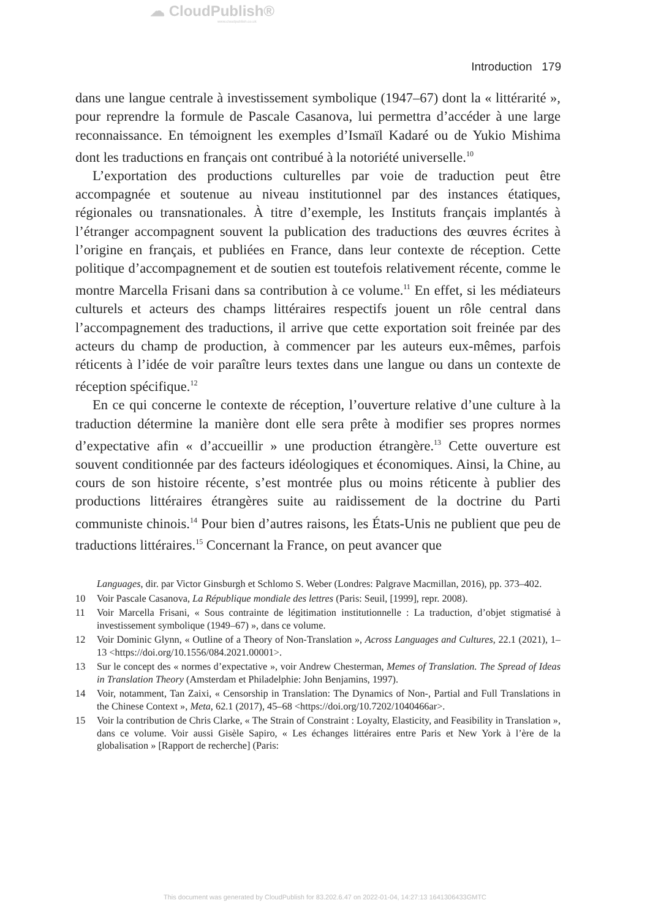☁ CloudPublish®
www.cloudpublish.co.uk
Introduction 179
dans une langue centrale à investissement symbolique (1947–67) dont la « littérarité », pour reprendre la formule de Pascale Casanova, lui permettra d’accéder à une large reconnaissance. En témoignent les exemples d’Ismaïl Kadaré ou de Yukio Mishima dont les traductions en français ont contribué à la notoriété universelle.<sup>10</sup>
L’exportation des productions culturelles par voie de traduction peut être accompagnée et soutenue au niveau institutionnel par des instances étatiques, régionales ou transnationales. À titre d’exemple, les Instituts français implantés à l’étranger accompagnent souvent la publication des traductions des œuvres écrites à l’origine en français, et publiées en France, dans leur contexte de réception. Cette politique d’accompagnement et de soutien est toutefois relativement récente, comme le montre Marcella Frisani dans sa contribution à ce volume.<sup>11</sup> En effet, si les médiateurs culturels et acteurs des champs littéraires respectifs jouent un rôle central dans l’accompagnement des traductions, il arrive que cette exportation soit freinée par des acteurs du champ de production, à commencer par les auteurs eux-mêmes, parfois réticents à l’idée de voir paraître leurs textes dans une langue ou dans un contexte de réception spécifique.<sup>12</sup>
En ce qui concerne le contexte de réception, l’ouverture relative d’une culture à la traduction détermine la manière dont elle sera prête à modifier ses propres normes d’expectative afin « d’accueillir » une production étrangère.<sup>13</sup> Cette ouverture est souvent conditionnée par des facteurs idéologiques et économiques. Ainsi, la Chine, au cours de son histoire récente, s’est montrée plus ou moins réticente à publier des productions littéraires étrangères suite au raidissement de la doctrine du Parti communiste chinois.<sup>14</sup> Pour bien d’autres raisons, les États-Unis ne publient que peu de traductions littéraires.<sup>15</sup> Concernant la France, on peut avancer que
Languages, dir. par Victor Ginsburgh et Schlomo S. Weber (Londres: Palgrave Macmillan, 2016), pp. 373–402.
10 Voir Pascale Casanova, La République mondiale des lettres (Paris: Seuil, [1999], repr. 2008).
11 Voir Marcella Frisani, « Sous contrainte de légitimation institutionnelle : La traduction, d’objet stigmatisé à investissement symbolique (1949–67) », dans ce volume.
12 Voir Dominic Glynn, « Outline of a Theory of Non-Translation », Across Languages and Cultures, 22.1 (2021), 1–13 <https://doi.org/10.1556/084.2021.00001>.
13 Sur le concept des « normes d’expectative », voir Andrew Chesterman, Memes of Translation. The Spread of Ideas in Translation Theory (Amsterdam et Philadelphie: John Benjamins, 1997).
14 Voir, notamment, Tan Zaixi, « Censorship in Translation: The Dynamics of Non-, Partial and Full Translations in the Chinese Context », Meta, 62.1 (2017), 45–68 <https://doi.org/10.7202/1040466ar>.
15 Voir la contribution de Chris Clarke, « The Strain of Constraint : Loyalty, Elasticity, and Feasibility in Translation », dans ce volume. Voir aussi Gisèle Sapiro, « Les échanges littéraires entre Paris et New York à l’ère de la globalisation » [Rapport de recherche] (Paris:
This document was generated by CloudPublish for 83.202.6.47 on 2022-01-04, 14:27:13 1641306433GMTC